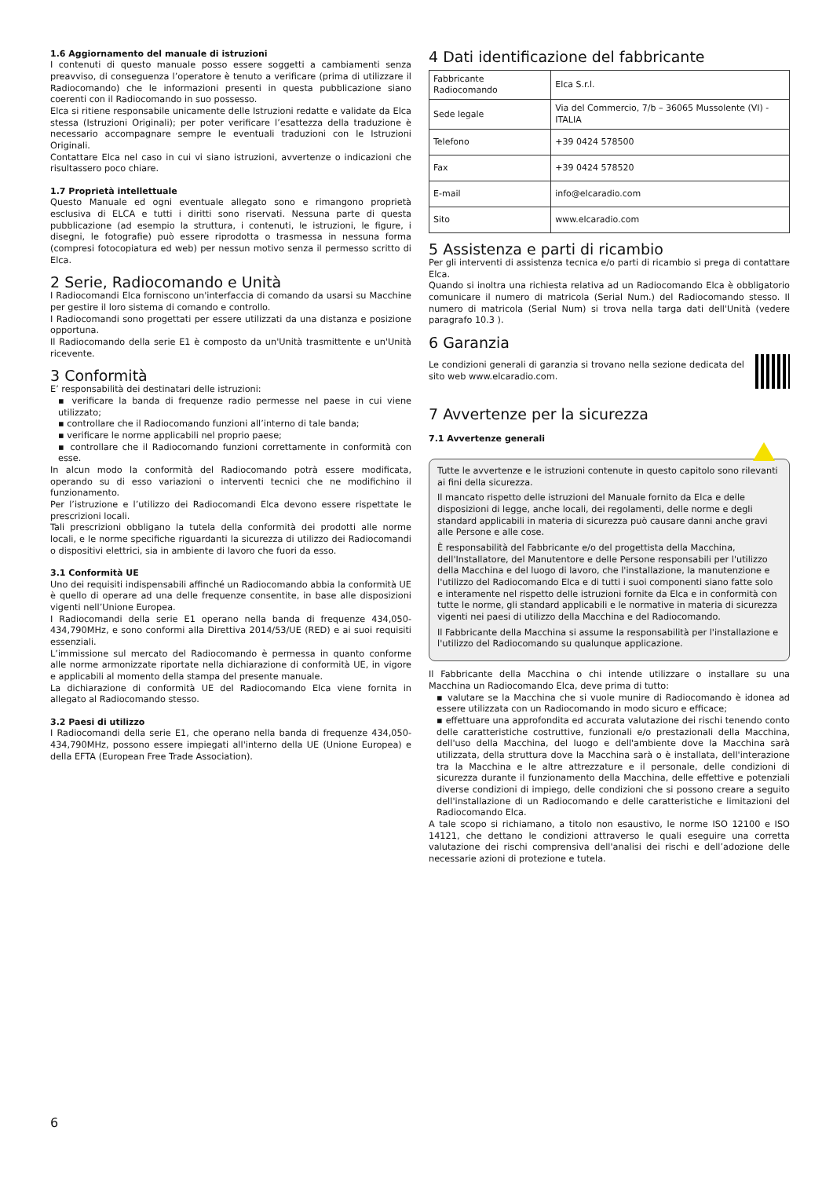1.6 Aggiornamento del manuale di istruzioni
I contenuti di questo manuale posso essere soggetti a cambiamenti senza preavviso, di conseguenza l’operatore è tenuto a verificare (prima di utilizzare il Radiocomando) che le informazioni presenti in questa pubblicazione siano coerenti con il Radiocomando in suo possesso.
Elca si ritiene responsabile unicamente delle Istruzioni redatte e validate da Elca stessa (Istruzioni Originali); per poter verificare l’esattezza della traduzione è necessario accompagnare sempre le eventuali traduzioni con le Istruzioni Originali.
Contattare Elca nel caso in cui vi siano istruzioni, avvertenze o indicazioni che risultassero poco chiare.
1.7 Proprietà intellettuale
Questo Manuale ed ogni eventuale allegato sono e rimangono proprietà esclusiva di ELCA e tutti i diritti sono riservati. Nessuna parte di questa pubblicazione (ad esempio la struttura, i contenuti, le istruzioni, le figure, i disegni, le fotografie) può essere riprodotta o trasmessa in nessuna forma (compresi fotocopiatura ed web) per nessun motivo senza il permesso scritto di Elca.
2 Serie, Radiocomando e Unità
I Radiocomandi Elca forniscono un'interfaccia di comando da usarsi su Macchine per gestire il loro sistema di comando e controllo.
I Radiocomandi sono progettati per essere utilizzati da una distanza e posizione opportuna.
Il Radiocomando della serie E1 è composto da un'Unità trasmittente e un'Unità ricevente.
3 Conformità
E’ responsabilità dei destinatari delle istruzioni:
▪ verificare la banda di frequenze radio permesse nel paese in cui viene utilizzato;
▪ controllare che il Radiocomando funzioni all’interno di tale banda;
▪ verificare le norme applicabili nel proprio paese;
▪ controllare che il Radiocomando funzioni correttamente in conformità con esse.
In alcun modo la conformità del Radiocomando potrà essere modificata, operando su di esso variazioni o interventi tecnici che ne modifichino il funzionamento.
Per l’istruzione e l’utilizzo dei Radiocomandi Elca devono essere rispettate le prescrizioni locali.
Tali prescrizioni obbligano la tutela della conformità dei prodotti alle norme locali, e le norme specifiche riguardanti la sicurezza di utilizzo dei Radiocomandi o dispositivi elettrici, sia in ambiente di lavoro che fuori da esso.
3.1 Conformità UE
Uno dei requisiti indispensabili affinché un Radiocomando abbia la conformità UE è quello di operare ad una delle frequenze consentite, in base alle disposizioni vigenti nell’Unione Europea.
I Radiocomandi della serie E1 operano nella banda di frequenze 434,050-434,790MHz, e sono conformi alla Direttiva 2014/53/UE (RED) e ai suoi requisiti essenziali.
L’immissione sul mercato del Radiocomando è permessa in quanto conforme alle norme armonizzate riportate nella dichiarazione di conformità UE, in vigore e applicabili al momento della stampa del presente manuale.
La dichiarazione di conformità UE del Radiocomando Elca viene fornita in allegato al Radiocomando stesso.
3.2 Paesi di utilizzo
I Radiocomandi della serie E1, che operano nella banda di frequenze 434,050-434,790MHz, possono essere impiegati all'interno della UE (Unione Europea) e della EFTA (European Free Trade Association).
4 Dati identificazione del fabbricante
| Fabbricante Radiocomando | Elca S.r.l. |
| Sede legale | Via del Commercio, 7/b – 36065 Mussolente (VI) - ITALIA |
| Telefono | +39 0424 578500 |
| Fax | +39 0424 578520 |
| E-mail | info@elcaradio.com |
| Sito | www.elcaradio.com |
5 Assistenza e parti di ricambio
Per gli interventi di assistenza tecnica e/o parti di ricambio si prega di contattare Elca.
Quando si inoltra una richiesta relativa ad un Radiocomando Elca è obbligatorio comunicare il numero di matricola (Serial Num.) del Radiocomando stesso. Il numero di matricola (Serial Num) si trova nella targa dati dell'Unità (vedere paragrafo 10.3 ).
6 Garanzia
Le condizioni generali di garanzia si trovano nella sezione dedicata del sito web www.elcaradio.com.
7 Avvertenze per la sicurezza
7.1 Avvertenze generali
Tutte le avvertenze e le istruzioni contenute in questo capitolo sono rilevanti ai fini della sicurezza.
Il mancato rispetto delle istruzioni del Manuale fornito da Elca e delle disposizioni di legge, anche locali, dei regolamenti, delle norme e degli standard applicabili in materia di sicurezza può causare danni anche gravi alle Persone e alle cose.
È responsabilità del Fabbricante e/o del progettista della Macchina, dell'Installatore, del Manutentore e delle Persone responsabili per l'utilizzo della Macchina e del luogo di lavoro, che l'installazione, la manutenzione e l'utilizzo del Radiocomando Elca e di tutti i suoi componenti siano fatte solo e interamente nel rispetto delle istruzioni fornite da Elca e in conformità con tutte le norme, gli standard applicabili e le normative in materia di sicurezza vigenti nei paesi di utilizzo della Macchina e del Radiocomando.
Il Fabbricante della Macchina si assume la responsabilità per l'installazione e l'utilizzo del Radiocomando su qualunque applicazione.
Il Fabbricante della Macchina o chi intende utilizzare o installare su una Macchina un Radiocomando Elca, deve prima di tutto:
▪ valutare se la Macchina che si vuole munire di Radiocomando è idonea ad essere utilizzata con un Radiocomando in modo sicuro e efficace;
▪ effettuare una approfondita ed accurata valutazione dei rischi tenendo conto delle caratteristiche costruttive, funzionali e/o prestazionali della Macchina, dell'uso della Macchina, del luogo e dell'ambiente dove la Macchina sarà utilizzata, della struttura dove la Macchina sarà o è installata, dell'interazione tra la Macchina e le altre attrezzature e il personale, delle condizioni di sicurezza durante il funzionamento della Macchina, delle effettive e potenziali diverse condizioni di impiego, delle condizioni che si possono creare a seguito dell'installazione di un Radiocomando e delle caratteristiche e limitazioni del Radiocomando Elca.
A tale scopo si richiamano, a titolo non esaustivo, le norme ISO 12100 e ISO 14121, che dettano le condizioni attraverso le quali eseguire una corretta valutazione dei rischi comprensiva dell'analisi dei rischi e dell’adozione delle necessarie azioni di protezione e tutela.
6